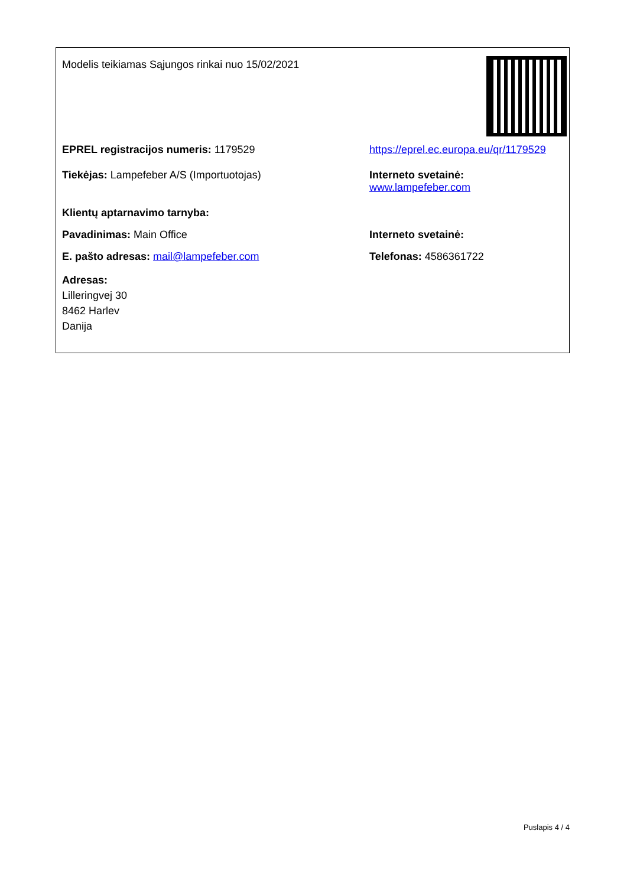Modelis teikiamas Sąjungos rinkai nuo 15/02/2021
EPREL registracijos numeris: 1179529 https://eprel.ec.europa.eu/qr/1179529
Tiekėjas: Lampefeber A/S (Importuotojas) Interneto svetainė: www.lampefeber.com
Klientų aptarnavimo tarnyba:
Pavadinimas: Main Office Interneto svetainė:
E. pašto adresas: mail@lampefeber.com Telefonas: 4586361722
Adresas:
Lilleringvej 30
8462 Harlev
Danija
Puslapis 4 / 4